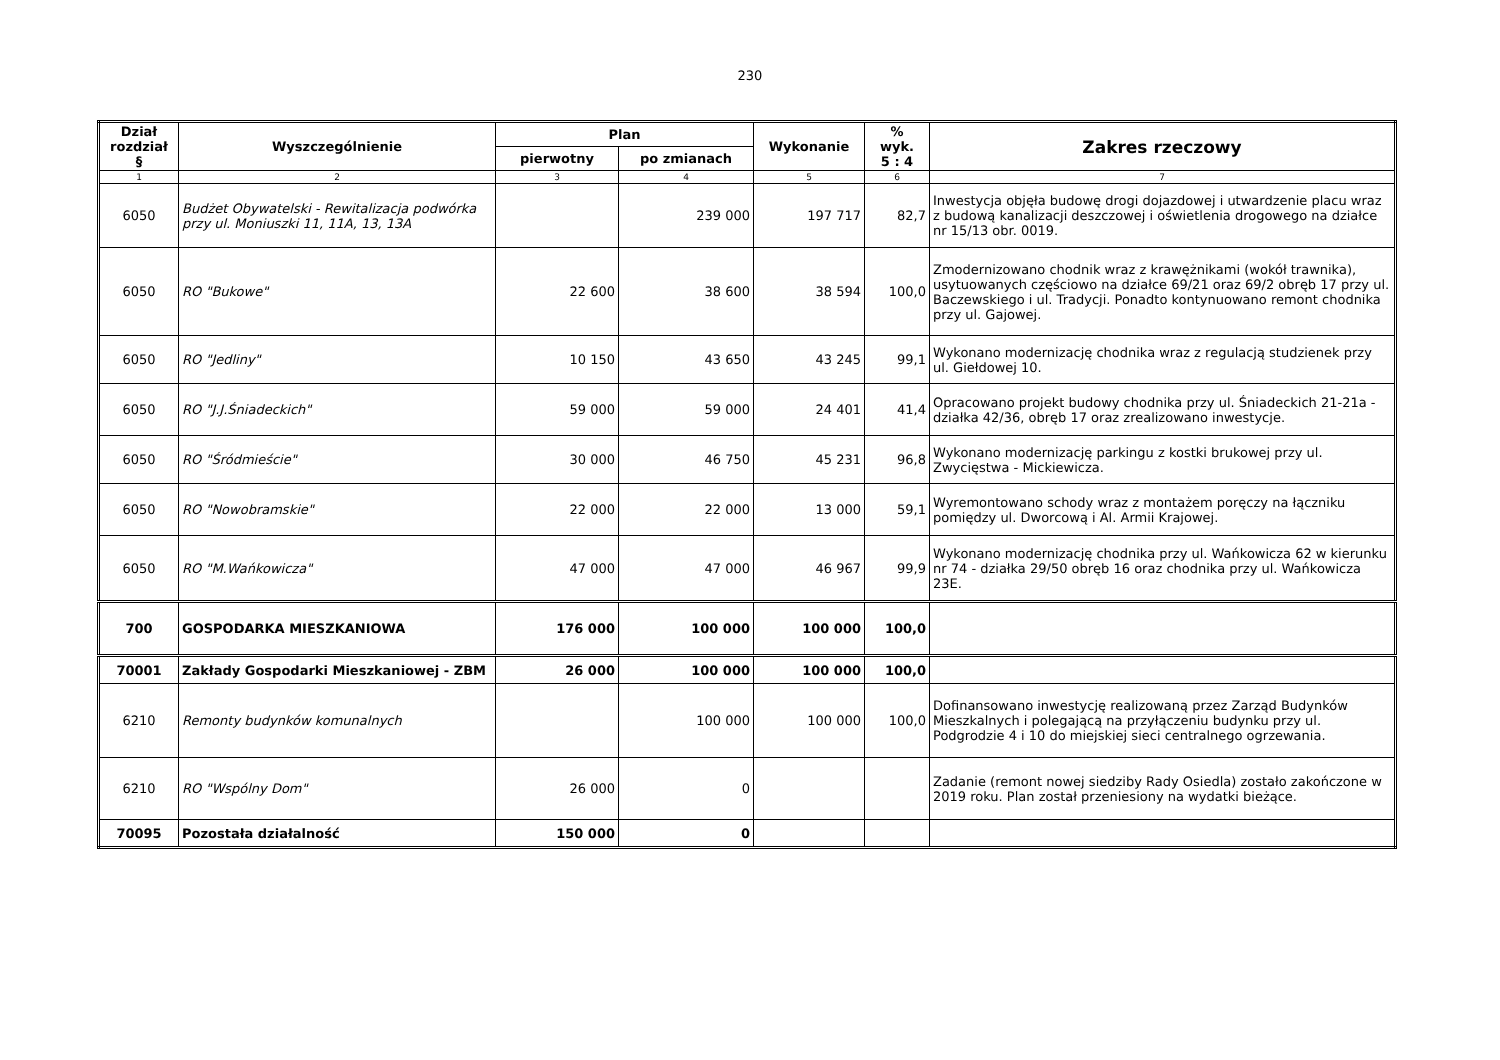230
| Dział rozdział § | Wyszczególnienie | Plan | | Wykonanie | % wyk. 5 : 4 | Zakres rzeczowy |
| --- | --- | --- | --- | --- | --- | --- |
| | | pierwotny | po zmianach | | | |
| 1 | 2 | 3 | 4 | 5 | 6 | 7 |
| 6050 | Budżet Obywatelski - Rewitalizacja podwórka przy ul. Moniuszki 11, 11A, 13, 13A | | 239 000 | 197 717 | 82,7 | Inwestycja objęła budowę drogi dojazdowej i utwardzenie placu wraz z budową kanalizacji deszczowej i oświetlenia drogowego na działce nr 15/13 obr. 0019. |
| 6050 | RO "Bukowe" | 22 600 | 38 600 | 38 594 | 100,0 | Zmodernizowano chodnik wraz z krawężnikami (wokół trawnika), usytuowanych częściowo na działce 69/21 oraz 69/2 obręb 17 przy ul. Baczewskiego i ul. Tradycji. Ponadto kontynuowano remont chodnika przy ul. Gajowej. |
| 6050 | RO "Jedliny" | 10 150 | 43 650 | 43 245 | 99,1 | Wykonano modernizację chodnika wraz z regulacją studzienek przy ul. Giełdowej 10. |
| 6050 | RO "J.J.Śniadeckich" | 59 000 | 59 000 | 24 401 | 41,4 | Opracowano projekt budowy chodnika przy ul. Śniadeckich 21-21a - działka 42/36, obręb 17 oraz zrealizowano inwestycje. |
| 6050 | RO "Śródmieście" | 30 000 | 46 750 | 45 231 | 96,8 | Wykonano modernizację parkingu z kostki brukowej przy ul. Zwycięstwa - Mickiewicza. |
| 6050 | RO "Nowobramskie" | 22 000 | 22 000 | 13 000 | 59,1 | Wyremontowano schody wraz z montażem poręczy na łączniku pomiędzy ul. Dworcową i Al. Armii Krajowej. |
| 6050 | RO "M.Wańkowicza" | 47 000 | 47 000 | 46 967 | 99,9 | Wykonano modernizację chodnika przy ul. Wańkowicza 62 w kierunku nr 74 - działka 29/50 obręb 16 oraz chodnika przy ul. Wańkowicza 23E. |
| 700 | GOSPODARKA MIESZKANIOWA | 176 000 | 100 000 | 100 000 | 100,0 | |
| 70001 | Zakłady Gospodarki Mieszkaniowej - ZBM | 26 000 | 100 000 | 100 000 | 100,0 | |
| 6210 | Remonty budynków komunalnych | | 100 000 | 100 000 | 100,0 | Dofinansowano inwestycję realizowaną przez Zarząd Budynków Mieszkalnych i polegającą na przyłączeniu budynku przy ul. Podgrodzie 4 i 10 do miejskiej sieci centralnego ogrzewania. |
| 6210 | RO "Wspólny Dom" | 26 000 | 0 | | | Zadanie (remont nowej siedziby Rady Osiedla) zostało zakończone w 2019 roku. Plan został przeniesiony na wydatki bieżące. |
| 70095 | Pozostała działalność | 150 000 | 0 | | | |